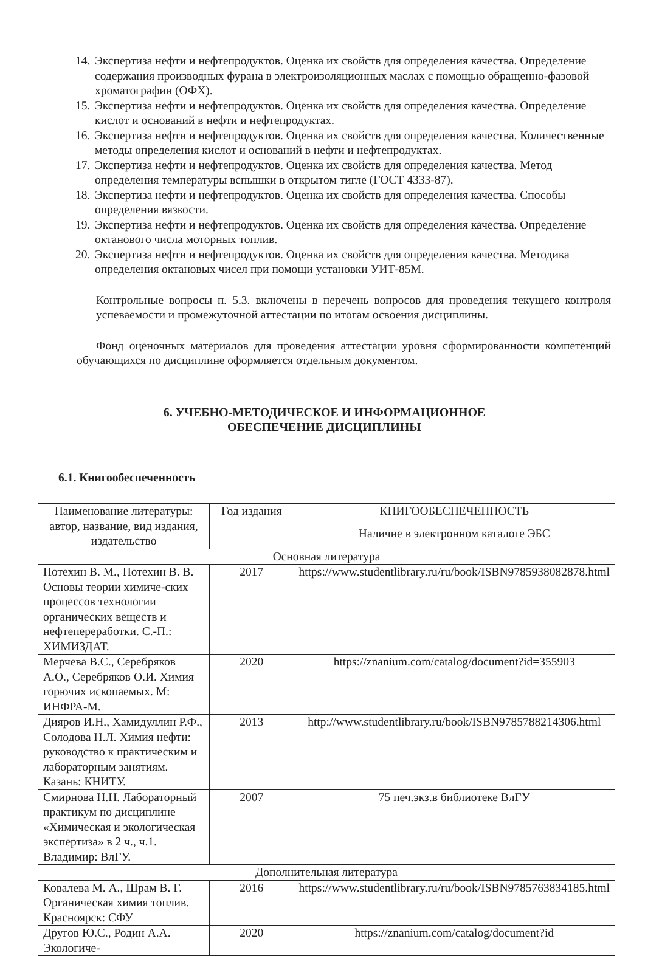14. Экспертиза нефти и нефтепродуктов. Оценка их свойств для определения качества. Определение содержания производных фурана в электроизоляционных маслах с помощью обращенно-фазовой хроматографии (ОФХ).
15. Экспертиза нефти и нефтепродуктов. Оценка их свойств для определения качества. Определение кислот и оснований в нефти и нефтепродуктах.
16. Экспертиза нефти и нефтепродуктов. Оценка их свойств для определения качества. Количественные методы определения кислот и оснований в нефти и нефтепродуктах.
17. Экспертиза нефти и нефтепродуктов. Оценка их свойств для определения качества. Метод определения температуры вспышки в открытом тигле (ГОСТ 4333-87).
18. Экспертиза нефти и нефтепродуктов. Оценка их свойств для определения качества. Способы определения вязкости.
19. Экспертиза нефти и нефтепродуктов. Оценка их свойств для определения качества. Определение октанового числа моторных топлив.
20. Экспертиза нефти и нефтепродуктов. Оценка их свойств для определения качества. Методика определения октановых чисел при помощи установки УИТ-85М.
Контрольные вопросы п. 5.3. включены в перечень вопросов для проведения текущего контроля успеваемости и промежуточной аттестации по итогам освоения дисциплины.
Фонд оценочных материалов для проведения аттестации уровня сформированности компетенций обучающихся по дисциплине оформляется отдельным документом.
6. УЧЕБНО-МЕТОДИЧЕСКОЕ И ИНФОРМАЦИОННОЕ
ОБЕСПЕЧЕНИЕ ДИСЦИПЛИНЫ
6.1. Книгообеспеченность
| Наименование литературы: автор, название, вид издания, издательство | Год издания | КНИГООБЕСПЕЧЕННОСТЬ |
| --- | --- | --- |
| | | Наличие в электронном каталоге ЭБС |
| Основная литература | | |
| Потехин В. М., Потехин В. В. Основы теории химиче-ских процессов технологии органических веществ и нефтепереработки. С.-П.: ХИМИЗДАТ. | 2017 | https://www.studentlibrary.ru/ru/book/ISBN9785938082878.html |
| Мерчева В.С., Серебряков А.О., Серебряков О.И. Химия горючих ископаемых. М: ИНФРА-М. | 2020 | https://znanium.com/catalog/document?id=355903 |
| Дияров И.Н., Хамидуллин Р.Ф., Солодова Н.Л. Химия нефти: руководство к практическим и лабораторным занятиям. Казань: КНИТУ. | 2013 | http://www.studentlibrary.ru/book/ISBN9785788214306.html |
| Смирнова Н.Н. Лабораторный практикум по дисциплине «Химическая и экологическая экспертиза» в 2 ч., ч.1. Владимир: ВлГУ. | 2007 | 75 печ.экз.в библиотеке ВлГУ |
| Дополнительная литература | | |
| Ковалева М. А., Шрам В. Г. Органическая химия топлив. Красноярск: СФУ | 2016 | https://www.studentlibrary.ru/ru/book/ISBN9785763834185.html |
| Другов Ю.С., Родин А.А. Экологиче- | 2020 | https://znanium.com/catalog/document?id |